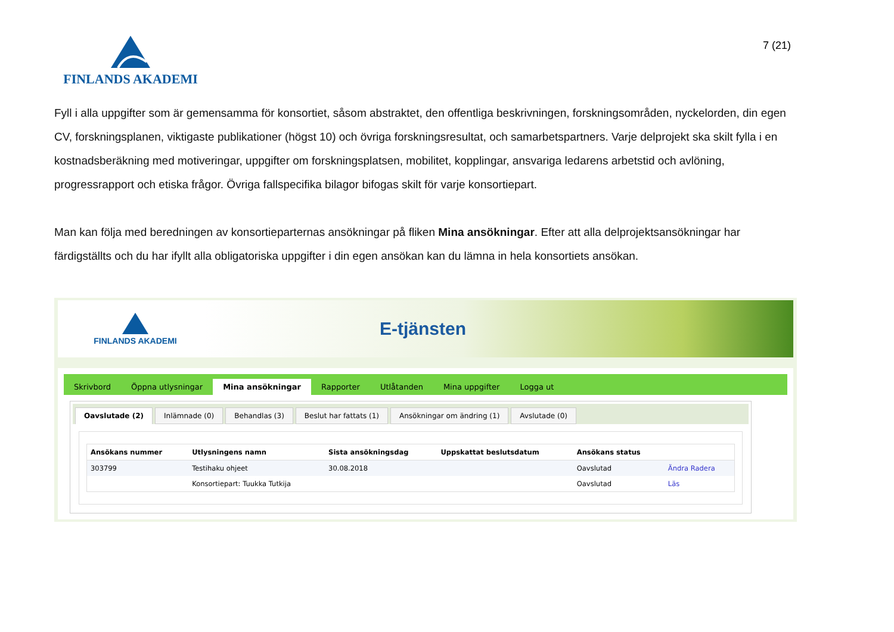7 (21)
FINLANDS AKADEMI
Fyll i alla uppgifter som är gemensamma för konsortiet, såsom abstraktet, den offentliga beskrivningen, forskningsområden, nyckelorden, din egen CV, forskningsplanen, viktigaste publikationer (högst 10) och övriga forskningsresultat, och samarbetspartners. Varje delprojekt ska skilt fylla i en kostnadsberäkning med motiveringar, uppgifter om forskningsplatsen, mobilitet, kopplingar, ansvariga ledarens arbetstid och avlöning, progressrapport och etiska frågor. Övriga fallspecifika bilagor bifogas skilt för varje konsortiepart.
Man kan följa med beredningen av konsortieparternas ansökningar på fliken Mina ansökningar. Efter att alla delprojektsansökningar har färdigställts och du har ifyllt alla obligatoriska uppgifter i din egen ansökan kan du lämna in hela konsortiets ansökan.
FINLANDS AKADEMI
E-tjänsten
Skrivbord Öppna utlysningar Mina ansökningar Rapporter Utlåtanden Mina uppgifter Logga ut
Oavslutade (2) Inlämnade (0) Behandlas (3) Beslut har fattats (1) Ansökningar om ändring (1) Avslutade (0)
| Ansökans nummer | Utlysningens namn | Sista ansökningsdag | Uppskattat beslutsdatum | Ansökans status | |
| --- | --- | --- | --- | --- | --- |
| 303799 | Testihaku ohjeet | 30.08.2018 | | Oavslutad | Ändra Radera |
| | Konsortiepart: Tuukka Tutkija | | | Oavslutad | Läs |